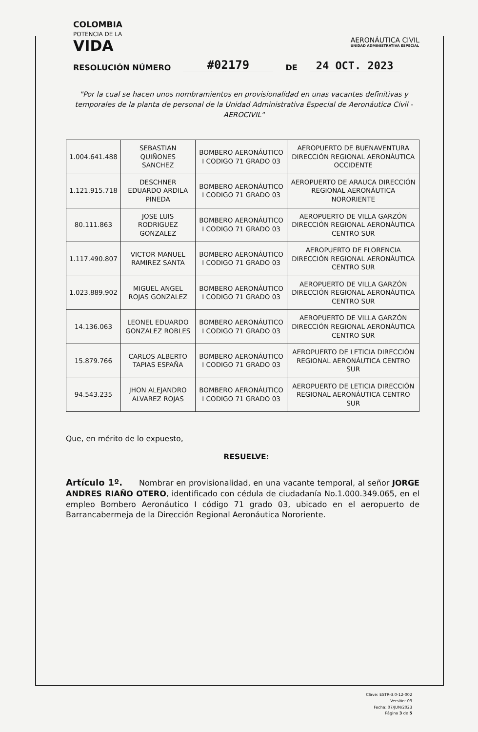COLOMBIA
POTENCIA DE LA
VIDA
AERONÁUTICA CIVIL
UNIDAD ADMINISTRATIVA ESPECIAL
RESOLUCIÓN NÚMERO #02179 DE 24 OCT. 2023
"Por la cual se hacen unos nombramientos en provisionalidad en unas vacantes definitivas y temporales de la planta de personal de la Unidad Administrativa Especial de Aeronáutica Civil -AEROCIVIL"
| 1.004.641.488 | SEBASTIAN QUIÑONES SANCHEZ | BOMBERO AERONÁUTICO I CODIGO 71 GRADO 03 | AEROPUERTO DE BUENAVENTURA DIRECCIÓN REGIONAL AERONÁUTICA OCCIDENTE |
| 1.121.915.718 | DESCHNER EDUARDO ARDILA PINEDA | BOMBERO AERONÁUTICO I CODIGO 71 GRADO 03 | AEROPUERTO DE ARAUCA DIRECCIÓN REGIONAL AERONÁUTICA NORORIENTE |
| 80.111.863 | JOSE LUIS RODRIGUEZ GONZALEZ | BOMBERO AERONÁUTICO I CODIGO 71 GRADO 03 | AEROPUERTO DE VILLA GARZÓN DIRECCIÓN REGIONAL AERONÁUTICA CENTRO SUR |
| 1.117.490.807 | VICTOR MANUEL RAMIREZ SANTA | BOMBERO AERONÁUTICO I CODIGO 71 GRADO 03 | AEROPUERTO DE FLORENCIA DIRECCIÓN REGIONAL AERONÁUTICA CENTRO SUR |
| 1.023.889.902 | MIGUEL ANGEL ROJAS GONZALEZ | BOMBERO AERONÁUTICO I CODIGO 71 GRADO 03 | AEROPUERTO DE VILLA GARZÓN DIRECCIÓN REGIONAL AERONÁUTICA CENTRO SUR |
| 14.136.063 | LEONEL EDUARDO GONZALEZ ROBLES | BOMBERO AERONÁUTICO I CODIGO 71 GRADO 03 | AEROPUERTO DE VILLA GARZÓN DIRECCIÓN REGIONAL AERONÁUTICA CENTRO SUR |
| 15.879.766 | CARLOS ALBERTO TAPIAS ESPAÑA | BOMBERO AERONÁUTICO I CODIGO 71 GRADO 03 | AEROPUERTO DE LETICIA DIRECCIÓN REGIONAL AERONÁUTICA CENTRO SUR |
| 94.543.235 | JHON ALEJANDRO ALVAREZ ROJAS | BOMBERO AERONÁUTICO I CODIGO 71 GRADO 03 | AEROPUERTO DE LETICIA DIRECCIÓN REGIONAL AERONÁUTICA CENTRO SUR |
Que, en mérito de lo expuesto,
RESUELVE:
Artículo 1º. Nombrar en provisionalidad, en una vacante temporal, al señor JORGE ANDRES RIAÑO OTERO, identificado con cédula de ciudadanía No.1.000.349.065, en el empleo Bombero Aeronáutico I código 71 grado 03, ubicado en el aeropuerto de Barrancabermeja de la Dirección Regional Aeronáutica Nororiente.
Clave: ESTR-3.0-12-002
Versión: 09
Fecha: 07/JUN/2023
Página 3 de 5